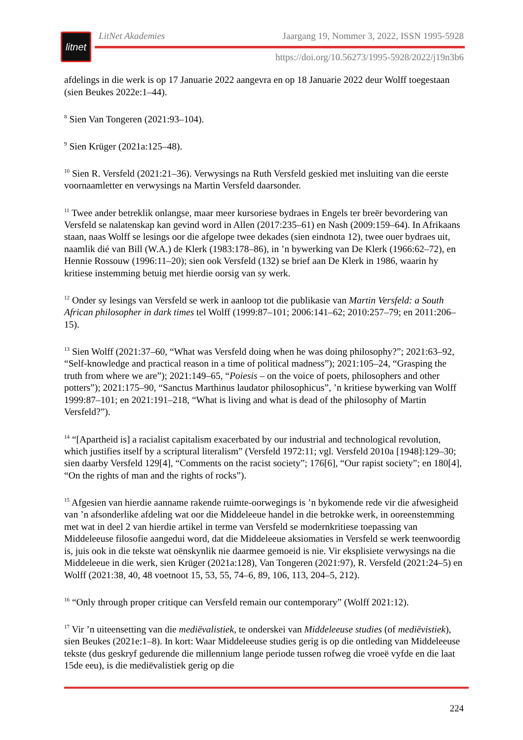litnet
LitNet Akademies Jaargang 19, Nommer 3, 2022, ISSN 1995-5928
https://doi.org/10.56273/1995-5928/2022/j19n3b6
afdelings in die werk is op 17 Januarie 2022 aangevra en op 18 Januarie 2022 deur Wolff toegestaan (sien Beukes 2022e:1–44).
<sup>8</sup> Sien Van Tongeren (2021:93–104).
<sup>9</sup> Sien Krüger (2021a:125–48).
<sup>10</sup> Sien R. Versfeld (2021:21–36). Verwysings na Ruth Versfeld geskied met insluiting van die eerste voornaamletter en verwysings na Martin Versfeld daarsonder.
<sup>11</sup> Twee ander betreklik onlangse, maar meer kursoriese bydraes in Engels ter breër bevordering van Versfeld se nalatenskap kan gevind word in Allen (2017:235–61) en Nash (2009:159–64). In Afrikaans staan, naas Wolff se lesings oor die afgelope twee dekades (sien eindnota 12), twee ouer bydraes uit, naamlik dié van Bill (W.A.) de Klerk (1983:178–86), in ’n bywerking van De Klerk (1966:62–72), en Hennie Rossouw (1996:11–20); sien ook Versfeld (132) se brief aan De Klerk in 1986, waarin hy kritiese instemming betuig met hierdie oorsig van sy werk.
<sup>12</sup> Onder sy lesings van Versfeld se werk in aanloop tot die publikasie van Martin Versfeld: a South African philosopher in dark times tel Wolff (1999:87–101; 2006:141–62; 2010:257–79; en 2011:206–15).
<sup>13</sup> Sien Wolff (2021:37–60, “What was Versfeld doing when he was doing philosophy?”; 2021:63–92, “Self-knowledge and practical reason in a time of political madness”); 2021:105–24, “Grasping the truth from where we are”); 2021:149–65, “Poiesis – on the voice of poets, philosophers and other potters”); 2021:175–90, “Sanctus Marthinus laudator philosophicus”, ’n kritiese bywerking van Wolff 1999:87–101; en 2021:191–218, “What is living and what is dead of the philosophy of Martin Versfeld?”).
<sup>14</sup> “[Apartheid is] a racialist capitalism exacerbated by our industrial and technological revolution, which justifies itself by a scriptural literalism” (Versfeld 1972:11; vgl. Versfeld 2010a [1948]:129–30; sien daarby Versfeld 129[4], “Comments on the racist society”; 176[6], “Our rapist society”; en 180[4], “On the rights of man and the rights of rocks”).
<sup>15</sup> Afgesien van hierdie aanname rakende ruimte-oorwegings is ’n bykomende rede vir die afwesigheid van ’n afsonderlike afdeling wat oor die Middeleeue handel in die betrokke werk, in ooreenstemming met wat in deel 2 van hierdie artikel in terme van Versfeld se modernkritiese toepassing van Middeleeuse filosofie aangedui word, dat die Middeleeue aksiomaties in Versfeld se werk teenwoordig is, juis ook in die tekste wat oënskynlik nie daarmee gemoeid is nie. Vir eksplisiete verwysings na die Middeleeue in die werk, sien Krüger (2021a:128), Van Tongeren (2021:97), R. Versfeld (2021:24–5) en Wolff (2021:38, 40, 48 voetnoot 15, 53, 55, 74–6, 89, 106, 113, 204–5, 212).
<sup>16</sup> “Only through proper critique can Versfeld remain our contemporary” (Wolff 2021:12).
<sup>17</sup> Vir ’n uiteensetting van die mediëvalistiek, te onderskei van Middeleeuse studies (of mediëvistiek), sien Beukes (2021e:1–8). In kort: Waar Middeleeuse studies gerig is op die ontleding van Middeleeuse tekste (dus geskryf gedurende die millennium lange periode tussen rofweg die vroeë vyfde en die laat 15de eeu), is die mediëvalistiek gerig op die
224